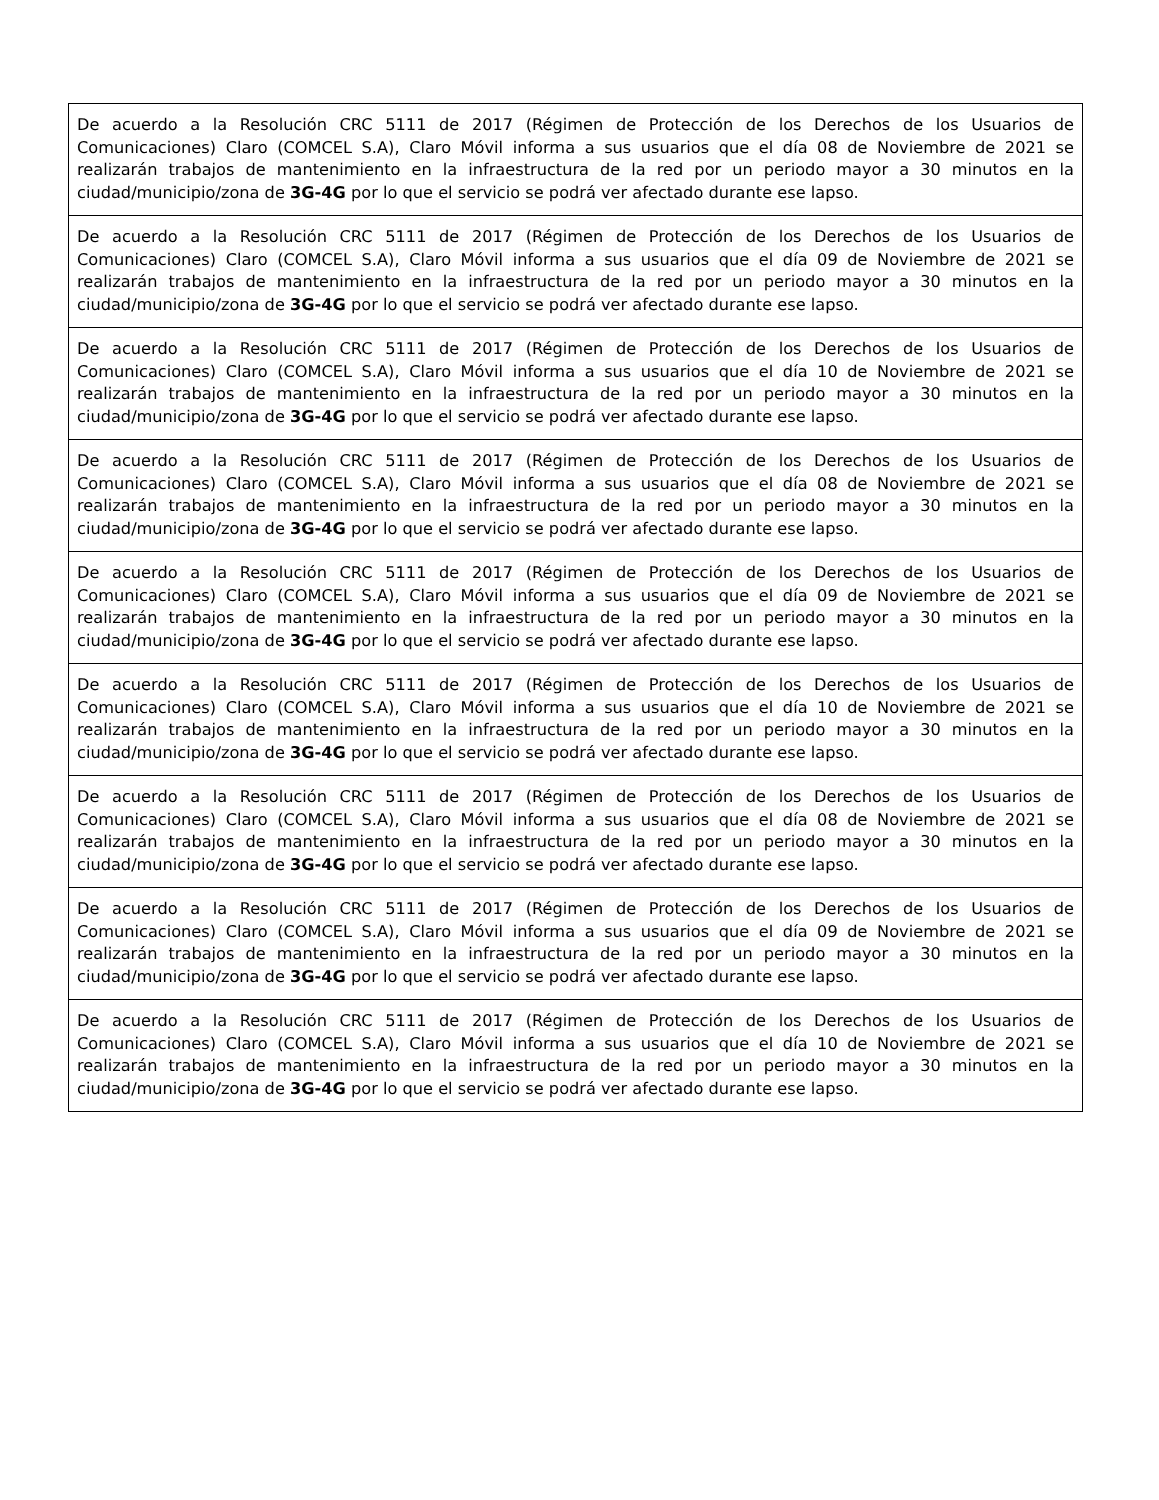| De acuerdo a la Resolución CRC 5111 de 2017 (Régimen de Protección de los Derechos de los Usuarios de Comunicaciones) Claro (COMCEL S.A), Claro Móvil informa a sus usuarios que el día 08 de Noviembre de 2021 se realizarán trabajos de mantenimiento en la infraestructura de la red por un periodo mayor a 30 minutos en la ciudad/municipio/zona de 3G-4G por lo que el servicio se podrá ver afectado durante ese lapso. |
| De acuerdo a la Resolución CRC 5111 de 2017 (Régimen de Protección de los Derechos de los Usuarios de Comunicaciones) Claro (COMCEL S.A), Claro Móvil informa a sus usuarios que el día 09 de Noviembre de 2021 se realizarán trabajos de mantenimiento en la infraestructura de la red por un periodo mayor a 30 minutos en la ciudad/municipio/zona de 3G-4G por lo que el servicio se podrá ver afectado durante ese lapso. |
| De acuerdo a la Resolución CRC 5111 de 2017 (Régimen de Protección de los Derechos de los Usuarios de Comunicaciones) Claro (COMCEL S.A), Claro Móvil informa a sus usuarios que el día 10 de Noviembre de 2021 se realizarán trabajos de mantenimiento en la infraestructura de la red por un periodo mayor a 30 minutos en la ciudad/municipio/zona de 3G-4G por lo que el servicio se podrá ver afectado durante ese lapso. |
| De acuerdo a la Resolución CRC 5111 de 2017 (Régimen de Protección de los Derechos de los Usuarios de Comunicaciones) Claro (COMCEL S.A), Claro Móvil informa a sus usuarios que el día 08 de Noviembre de 2021 se realizarán trabajos de mantenimiento en la infraestructura de la red por un periodo mayor a 30 minutos en la ciudad/municipio/zona de 3G-4G por lo que el servicio se podrá ver afectado durante ese lapso. |
| De acuerdo a la Resolución CRC 5111 de 2017 (Régimen de Protección de los Derechos de los Usuarios de Comunicaciones) Claro (COMCEL S.A), Claro Móvil informa a sus usuarios que el día 09 de Noviembre de 2021 se realizarán trabajos de mantenimiento en la infraestructura de la red por un periodo mayor a 30 minutos en la ciudad/municipio/zona de 3G-4G por lo que el servicio se podrá ver afectado durante ese lapso. |
| De acuerdo a la Resolución CRC 5111 de 2017 (Régimen de Protección de los Derechos de los Usuarios de Comunicaciones) Claro (COMCEL S.A), Claro Móvil informa a sus usuarios que el día 10 de Noviembre de 2021 se realizarán trabajos de mantenimiento en la infraestructura de la red por un periodo mayor a 30 minutos en la ciudad/municipio/zona de 3G-4G por lo que el servicio se podrá ver afectado durante ese lapso. |
| De acuerdo a la Resolución CRC 5111 de 2017 (Régimen de Protección de los Derechos de los Usuarios de Comunicaciones) Claro (COMCEL S.A), Claro Móvil informa a sus usuarios que el día 08 de Noviembre de 2021 se realizarán trabajos de mantenimiento en la infraestructura de la red por un periodo mayor a 30 minutos en la ciudad/municipio/zona de 3G-4G por lo que el servicio se podrá ver afectado durante ese lapso. |
| De acuerdo a la Resolución CRC 5111 de 2017 (Régimen de Protección de los Derechos de los Usuarios de Comunicaciones) Claro (COMCEL S.A), Claro Móvil informa a sus usuarios que el día 09 de Noviembre de 2021 se realizarán trabajos de mantenimiento en la infraestructura de la red por un periodo mayor a 30 minutos en la ciudad/municipio/zona de 3G-4G por lo que el servicio se podrá ver afectado durante ese lapso. |
| De acuerdo a la Resolución CRC 5111 de 2017 (Régimen de Protección de los Derechos de los Usuarios de Comunicaciones) Claro (COMCEL S.A), Claro Móvil informa a sus usuarios que el día 10 de Noviembre de 2021 se realizarán trabajos de mantenimiento en la infraestructura de la red por un periodo mayor a 30 minutos en la ciudad/municipio/zona de 3G-4G por lo que el servicio se podrá ver afectado durante ese lapso. |